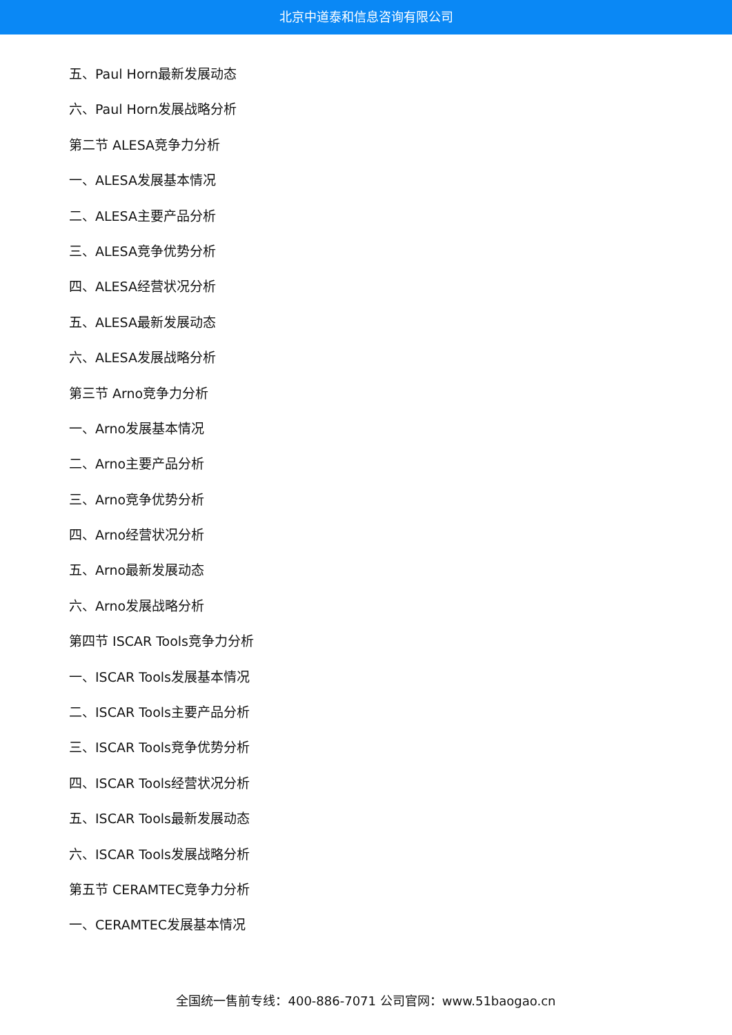北京中道泰和信息咨询有限公司
五、Paul Horn最新发展动态
六、Paul Horn发展战略分析
第二节 ALESA竞争力分析
一、ALESA发展基本情况
二、ALESA主要产品分析
三、ALESA竞争优势分析
四、ALESA经营状况分析
五、ALESA最新发展动态
六、ALESA发展战略分析
第三节 Arno竞争力分析
一、Arno发展基本情况
二、Arno主要产品分析
三、Arno竞争优势分析
四、Arno经营状况分析
五、Arno最新发展动态
六、Arno发展战略分析
第四节 ISCAR Tools竞争力分析
一、ISCAR Tools发展基本情况
二、ISCAR Tools主要产品分析
三、ISCAR Tools竞争优势分析
四、ISCAR Tools经营状况分析
五、ISCAR Tools最新发展动态
六、ISCAR Tools发展战略分析
第五节 CERAMTEC竞争力分析
一、CERAMTEC发展基本情况
全国统一售前专线：400-886-7071 公司官网：www.51baogao.cn